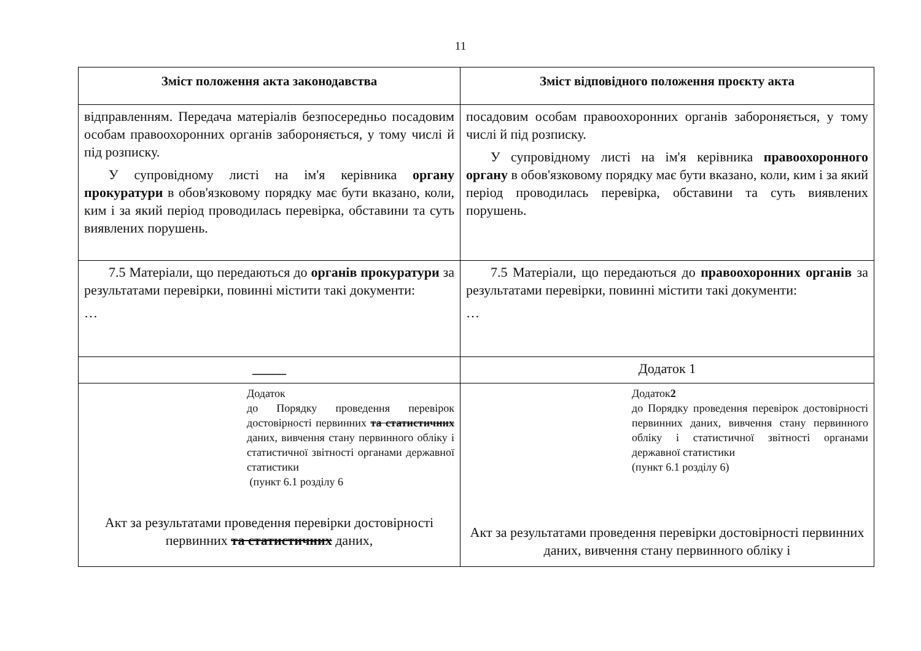11
| Зміст положення акта законодавства | Зміст відповідного положення проєкту акта |
| --- | --- |
| відправленням. Передача матеріалів безпосередньо посадовим особам правоохоронних органів забороняється, у тому числі й під розписку. У супровідному листі на ім'я керівника органу прокуратури в обов'язковому порядку має бути вказано, коли, ким і за який період проводилась перевірка, обставини та суть виявлених порушень. | посадовим особам правоохоронних органів забороняється, у тому числі й під розписку. У супровідному листі на ім'я керівника правоохоронного органу в обов'язковому порядку має бути вказано, коли, ким і за який період проводилась перевірка, обставини та суть виявлених порушень. |
| 7.5 Матеріали, що передаються до органів прокуратури за результатами перевірки, повинні містити такі документи: … | 7.5 Матеріали, що передаються до правоохоронних органів за результатами перевірки, повинні містити такі документи: … |
| _____ | Додаток 1 |
| Додаток до Порядку проведення перевірок достовірності первинних та статистичних даних, вивчення стану первинного обліку і статистичної звітності органами державної статистики (пункт 6.1 розділу 6 Акт за результатами проведення перевірки достовірності первинних та статистичних даних, | Додаток 2 до Порядку проведення перевірок достовірності первинних даних, вивчення стану первинного обліку і статистичної звітності органами державної статистики (пункт 6.1 розділу 6) Акт за результатами проведення перевірки достовірності первинних даних, вивчення стану первинного обліку і |